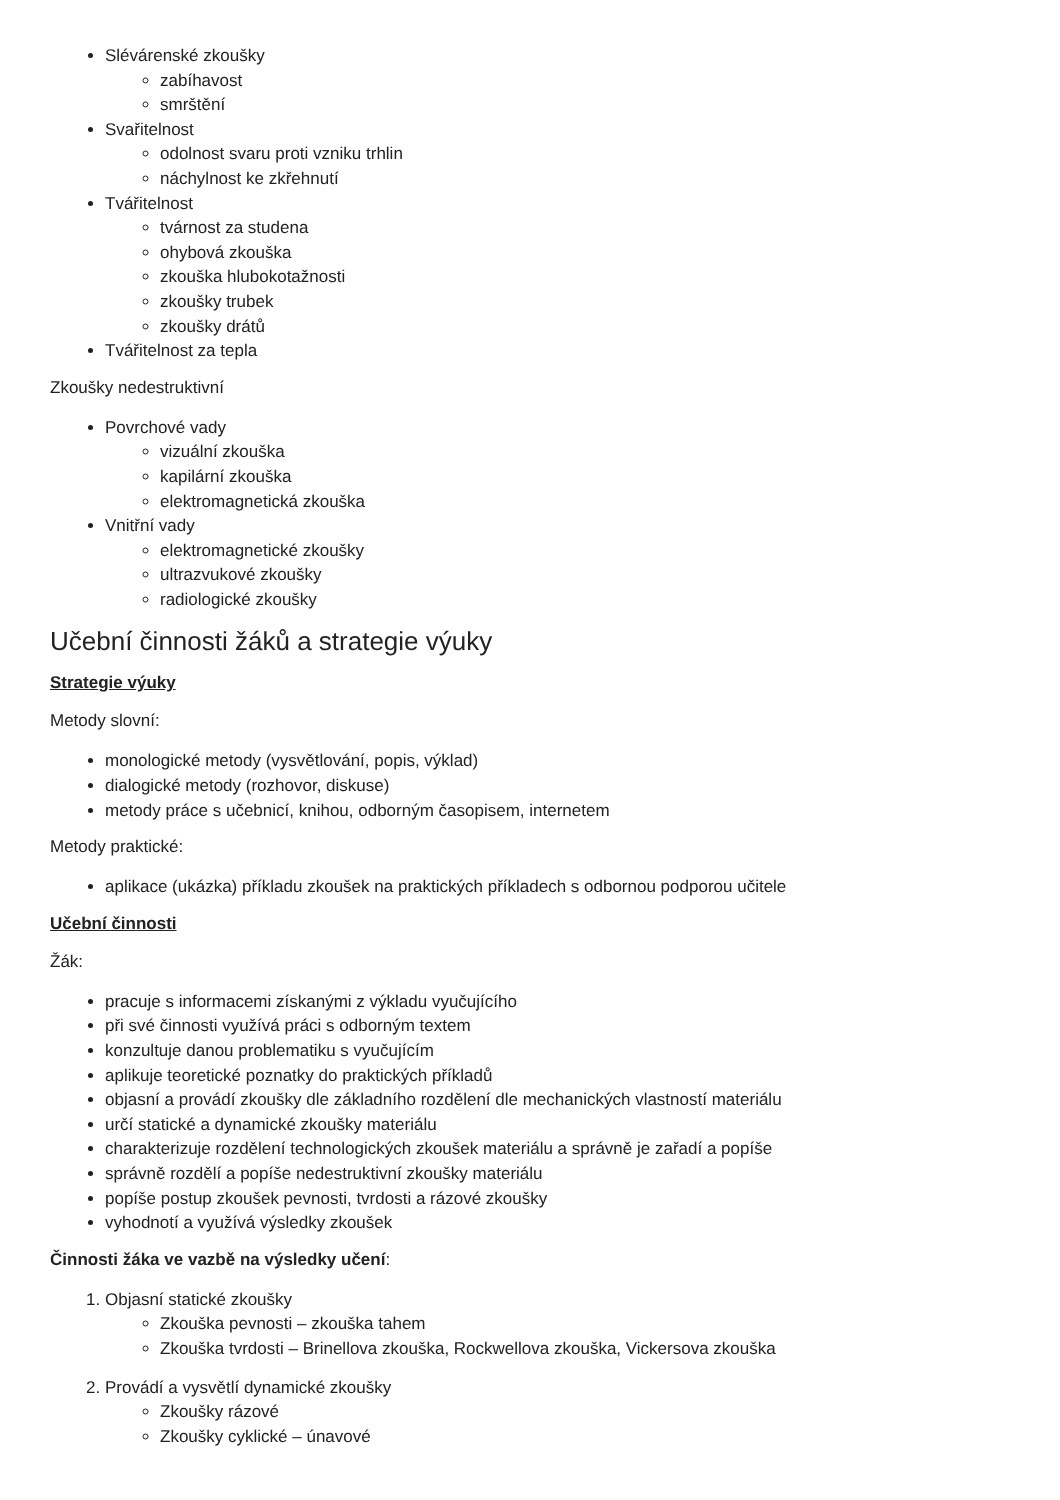Slévárenské zkoušky
zabíhavost
smrštění
Svařitelnost
odolnost svaru proti vzniku trhlin
náchylnost ke zkřehnutí
Tvářitelnost
tvárnost za studena
ohybová zkouška
zkouška hlubokotažnosti
zkoušky trubek
zkoušky drátů
Tvářitelnost za tepla
Zkoušky nedestruktivní
Povrchové vady
vizuální zkouška
kapilární zkouška
elektromagnetická zkouška
Vnitřní vady
elektromagnetické zkoušky
ultrazvukové zkoušky
radiologické zkoušky
Učební činnosti žáků a strategie výuky
Strategie výuky
Metody slovní:
monologické metody (vysvětlování, popis, výklad)
dialogické metody (rozhovor, diskuse)
metody práce s učebnicí, knihou, odborným časopisem, internetem
Metody praktické:
aplikace (ukázka) příkladu zkoušek na praktických příkladech s odbornou podporou učitele
Učební činnosti
Žák:
pracuje s informacemi získanými z výkladu vyučujícího
při své činnosti využívá práci s odborným textem
konzultuje danou problematiku s vyučujícím
aplikuje teoretické poznatky do praktických příkladů
objasní a provádí zkoušky dle základního rozdělení dle mechanických vlastností materiálu
určí statické a dynamické zkoušky materiálu
charakterizuje rozdělení technologických zkoušek materiálu a správně je zařadí a popíše
správně rozdělí a popíše nedestruktivní zkoušky materiálu
popíše postup zkoušek pevnosti, tvrdosti a rázové zkoušky
vyhodnotí a využívá výsledky zkoušek
Činnosti žáka ve vazbě na výsledky učení:
1. Objasní statické zkoušky
Zkouška pevnosti – zkouška tahem
Zkouška tvrdosti – Brinellova zkouška, Rockwellova zkouška, Vickersova zkouška
2. Provádí a vysvětlí dynamické zkoušky
Zkoušky rázové
Zkoušky cyklické – únavové